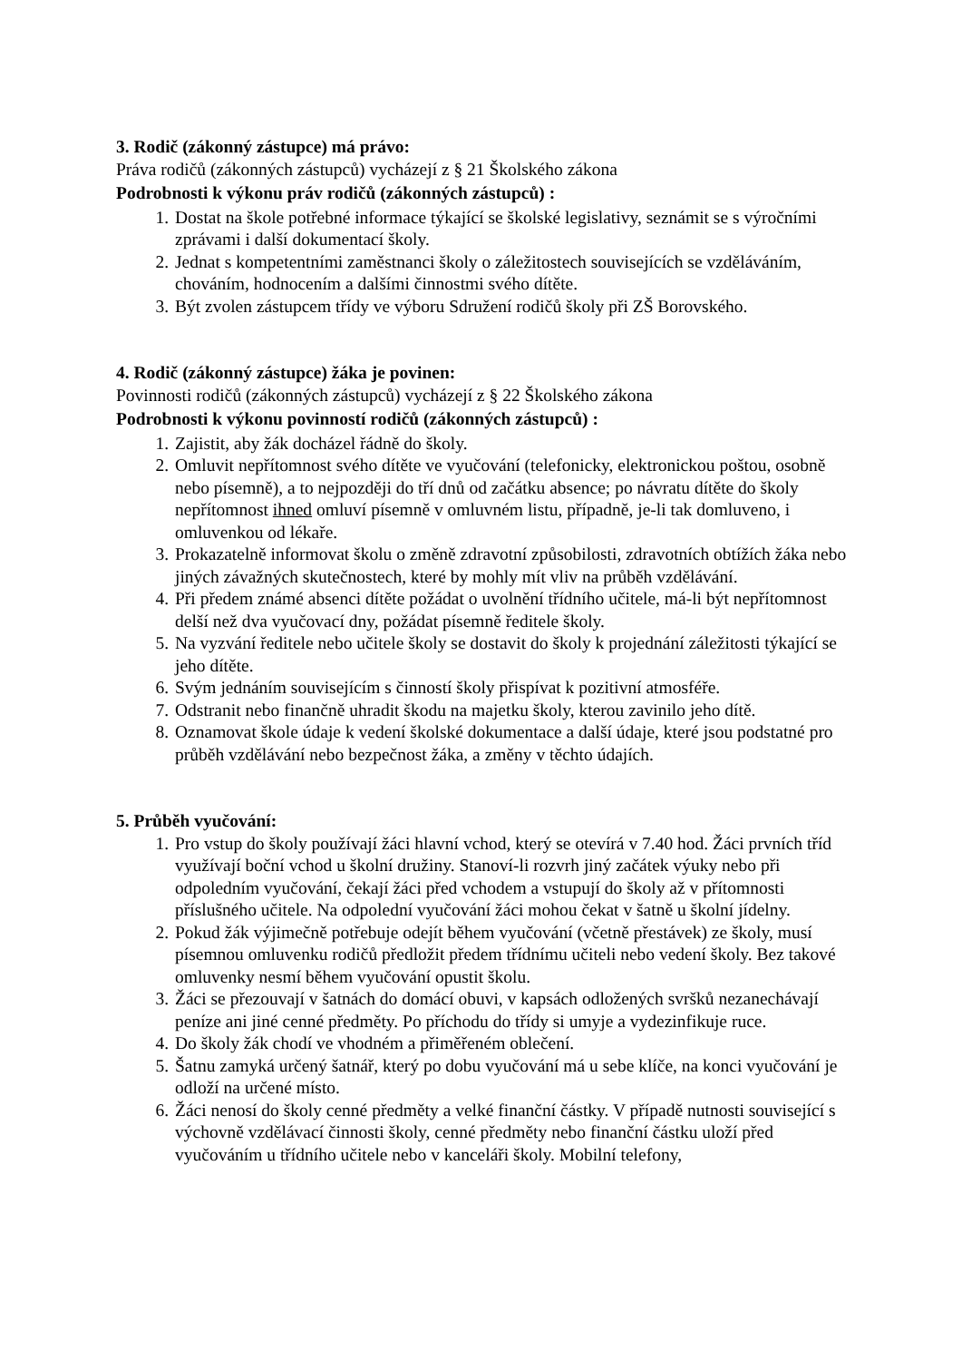3. Rodič (zákonný zástupce) má právo:
Práva rodičů (zákonných zástupců) vycházejí z § 21 Školského zákona
Podrobnosti k výkonu práv rodičů (zákonných zástupců) :
1. Dostat na škole potřebné informace týkající se školské legislativy, seznámit se s výročními zprávami i další dokumentací školy.
2. Jednat s kompetentními zaměstnanci školy o záležitostech souvisejících se vzděláváním, chováním, hodnocením a dalšími činnostmi svého dítěte.
3. Být zvolen zástupcem třídy ve výboru Sdružení rodičů školy při ZŠ Borovského.
4. Rodič (zákonný zástupce) žáka je povinen:
Povinnosti rodičů (zákonných zástupců) vycházejí z § 22 Školského zákona
Podrobnosti k výkonu povinností rodičů (zákonných zástupců) :
1. Zajistit, aby žák docházel řádně do školy.
2. Omluvit nepřítomnost svého dítěte ve vyučování (telefonicky, elektronickou poštou, osobně nebo písemně), a to nejpozději do tří dnů od začátku absence; po návratu dítěte do školy nepřítomnost ihned omluví písemně v omluvném listu, případně, je-li tak domluveno, i omluvenkou od lékaře.
3. Prokazatelně informovat školu o změně zdravotní způsobilosti, zdravotních obtížích žáka nebo jiných závažných skutečnostech, které by mohly mít vliv na průběh vzdělávání.
4. Při předem známé absenci dítěte požádat o uvolnění třídního učitele, má-li být nepřítomnost delší než dva vyučovací dny, požádat písemně ředitele školy.
5. Na vyzvání ředitele nebo učitele školy se dostavit do školy k projednání záležitosti týkající se jeho dítěte.
6. Svým jednáním souvisejícím s činností školy přispívat k pozitivní atmosféře.
7. Odstranit nebo finančně uhradit škodu na majetku školy, kterou zavinilo jeho dítě.
8. Oznamovat škole údaje k vedení školské dokumentace a další údaje, které jsou podstatné pro průběh vzdělávání nebo bezpečnost žáka, a změny v těchto údajích.
5. Průběh vyučování:
1. Pro vstup do školy používají žáci hlavní vchod, který se otevírá v 7.40 hod. Žáci prvních tříd využívají boční vchod u školní družiny. Stanoví-li rozvrh jiný začátek výuky nebo při odpoledním vyučování, čekají žáci před vchodem a vstupují do školy až v přítomnosti příslušného učitele. Na odpolední vyučování žáci mohou čekat v šatně u školní jídelny.
2. Pokud žák výjimečně potřebuje odejít během vyučování (včetně přestávek) ze školy, musí písemnou omluvenku rodičů předložit předem třídnímu učiteli nebo vedení školy. Bez takové omluvenky nesmí během vyučování opustit školu.
3. Žáci se přezouvají v šatnách do domácí obuvi, v kapsách odložených svršků nezanechávají peníze ani jiné cenné předměty. Po příchodu do třídy si umyje a vydezinfikuje ruce.
4. Do školy žák chodí ve vhodném a přiměřeném oblečení.
5. Šatnu zamyká určený šatnář, který po dobu vyučování má u sebe klíče, na konci vyučování je odloží na určené místo.
6. Žáci nenosí do školy cenné předměty a velké finanční částky. V případě nutnosti související s výchovně vzdělávací činnosti školy, cenné předměty nebo finanční částku uloží před vyučováním u třídního učitele nebo v kanceláři školy. Mobilní telefony,